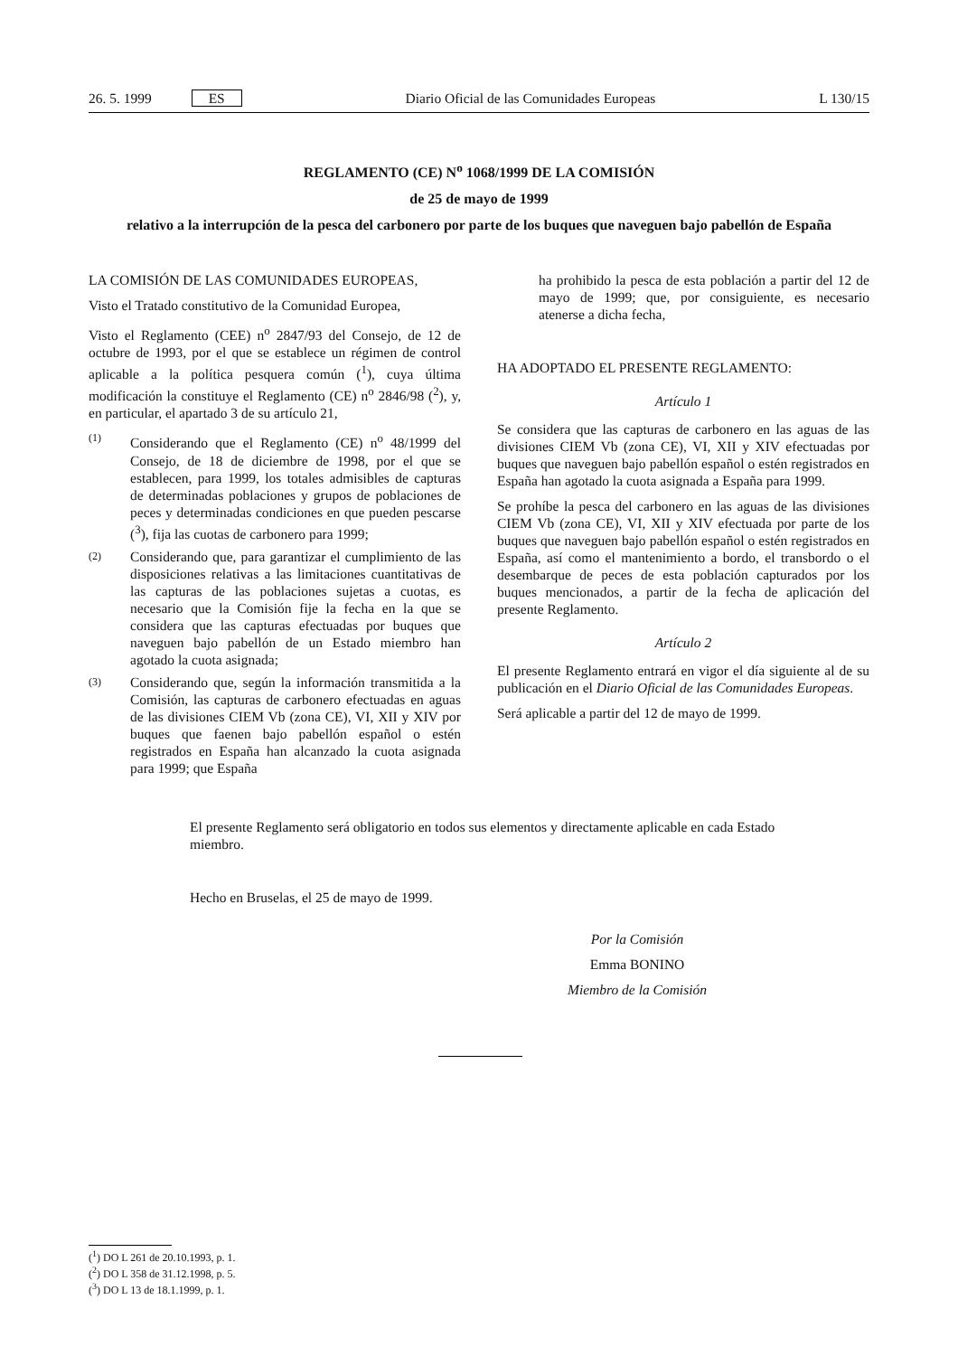26. 5. 1999 ES Diario Oficial de las Comunidades Europeas L 130/15
REGLAMENTO (CE) N<sup>o</sup> 1068/1999 DE LA COMISIÓN
de 25 de mayo de 1999
relativo a la interrupción de la pesca del carbonero por parte de los buques que naveguen bajo pabellón de España
LA COMISIÓN DE LAS COMUNIDADES EUROPEAS,
Visto el Tratado constitutivo de la Comunidad Europea,
Visto el Reglamento (CEE) n<sup>o</sup> 2847/93 del Consejo, de 12 de octubre de 1993, por el que se establece un régimen de control aplicable a la política pesquera común (<sup>1</sup>), cuya última modificación la constituye el Reglamento (CE) n<sup>o</sup> 2846/98 (<sup>2</sup>), y, en particular, el apartado 3 de su artículo 21,
(1) Considerando que el Reglamento (CE) n<sup>o</sup> 48/1999 del Consejo, de 18 de diciembre de 1998, por el que se establecen, para 1999, los totales admisibles de capturas de determinadas poblaciones y grupos de poblaciones de peces y determinadas condiciones en que pueden pescarse (<sup>3</sup>), fija las cuotas de carbonero para 1999;
(2) Considerando que, para garantizar el cumplimiento de las disposiciones relativas a las limitaciones cuantitativas de las capturas de las poblaciones sujetas a cuotas, es necesario que la Comisión fije la fecha en la que se considera que las capturas efectuadas por buques que naveguen bajo pabellón de un Estado miembro han agotado la cuota asignada;
(3) Considerando que, según la información transmitida a la Comisión, las capturas de carbonero efectuadas en aguas de las divisiones CIEM Vb (zona CE), VI, XII y XIV por buques que faenen bajo pabellón español o estén registrados en España han alcanzado la cuota asignada para 1999; que España
ha prohibido la pesca de esta población a partir del 12 de mayo de 1999; que, por consiguiente, es necesario atenerse a dicha fecha,
HA ADOPTADO EL PRESENTE REGLAMENTO:
Artículo 1
Se considera que las capturas de carbonero en las aguas de las divisiones CIEM Vb (zona CE), VI, XII y XIV efectuadas por buques que naveguen bajo pabellón español o estén registrados en España han agotado la cuota asignada a España para 1999.
Se prohíbe la pesca del carbonero en las aguas de las divisiones CIEM Vb (zona CE), VI, XII y XIV efectuada por parte de los buques que naveguen bajo pabellón español o estén registrados en España, así como el mantenimiento a bordo, el transbordo o el desembarque de peces de esta población capturados por los buques mencionados, a partir de la fecha de aplicación del presente Reglamento.
Artículo 2
El presente Reglamento entrará en vigor el día siguiente al de su publicación en el Diario Oficial de las Comunidades Europeas.
Será aplicable a partir del 12 de mayo de 1999.
El presente Reglamento será obligatorio en todos sus elementos y directamente aplicable en cada Estado miembro.
Hecho en Bruselas, el 25 de mayo de 1999.
Por la Comisión
Emma BONINO
Miembro de la Comisión
(<sup>1</sup>) DO L 261 de 20.10.1993, p. 1.
(<sup>2</sup>) DO L 358 de 31.12.1998, p. 5.
(<sup>3</sup>) DO L 13 de 18.1.1999, p. 1.